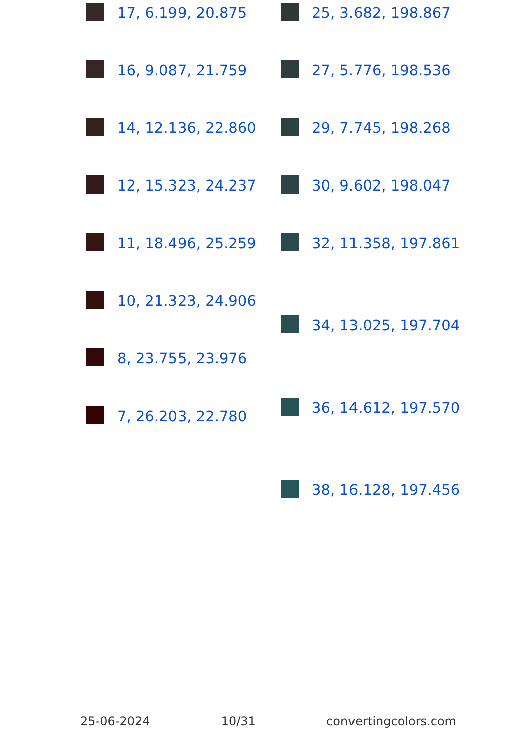17, 6.199, 20.875
16, 9.087, 21.759
14, 12.136, 22.860
12, 15.323, 24.237
11, 18.496, 25.259
10, 21.323, 24.906
8, 23.755, 23.976
7, 26.203, 22.780
25, 3.682, 198.867
27, 5.776, 198.536
29, 7.745, 198.268
30, 9.602, 198.047
32, 11.358, 197.861
34, 13.025, 197.704
36, 14.612, 197.570
38, 16.128, 197.456
25-06-2024 10/31 convertingcolors.com